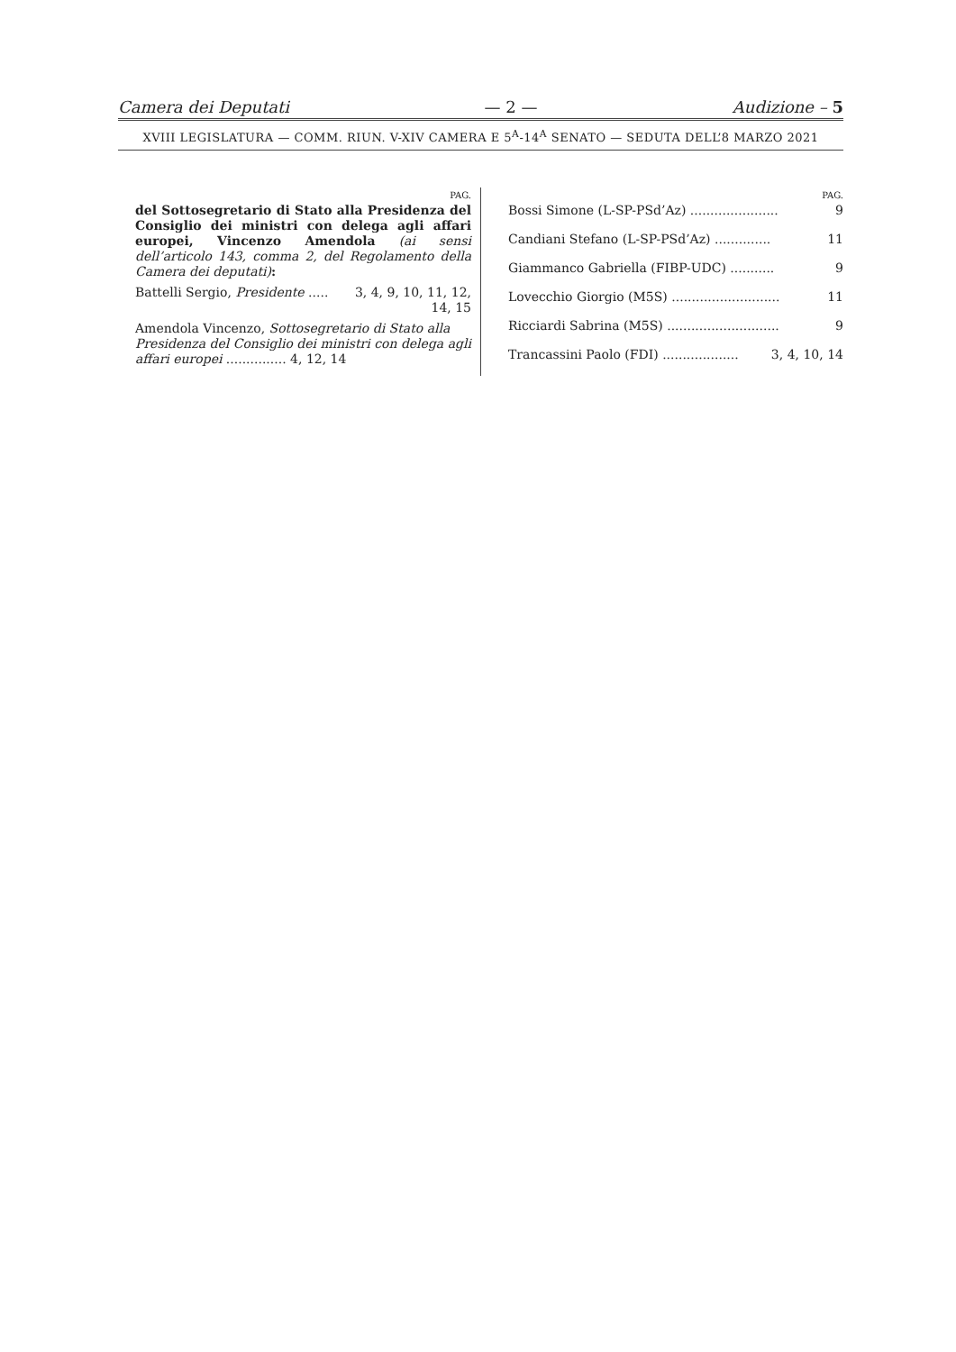Camera dei Deputati — 2 — Audizione – 5
XVIII LEGISLATURA — COMM. RIUN. V-XIV CAMERA E 5<sup>A</sup>-14<sup>A</sup> SENATO — SEDUTA DELL’8 MARZO 2021
PAG.
del Sottosegretario di Stato alla Presidenza del Consiglio dei ministri con delega agli affari europei, Vincenzo Amendola (ai sensi dell’articolo 143, comma 2, del Regolamento della Camera dei deputati):
Battelli Sergio, Presidente ..... 3, 4, 9, 10, 11, 12,
14, 15
Amendola Vincenzo, Sottosegretario di Stato alla Presidenza del Consiglio dei ministri con delega agli affari europei ............... 4, 12, 14
PAG.
Bossi Simone (L-SP-PSd’Az) ...................... 9
Candiani Stefano (L-SP-PSd’Az) .............. 11
Giammanco Gabriella (FIBP-UDC) ........... 9
Lovecchio Giorgio (M5S) ........................... 11
Ricciardi Sabrina (M5S) ............................ 9
Trancassini Paolo (FDI) ................... 3, 4, 10, 14